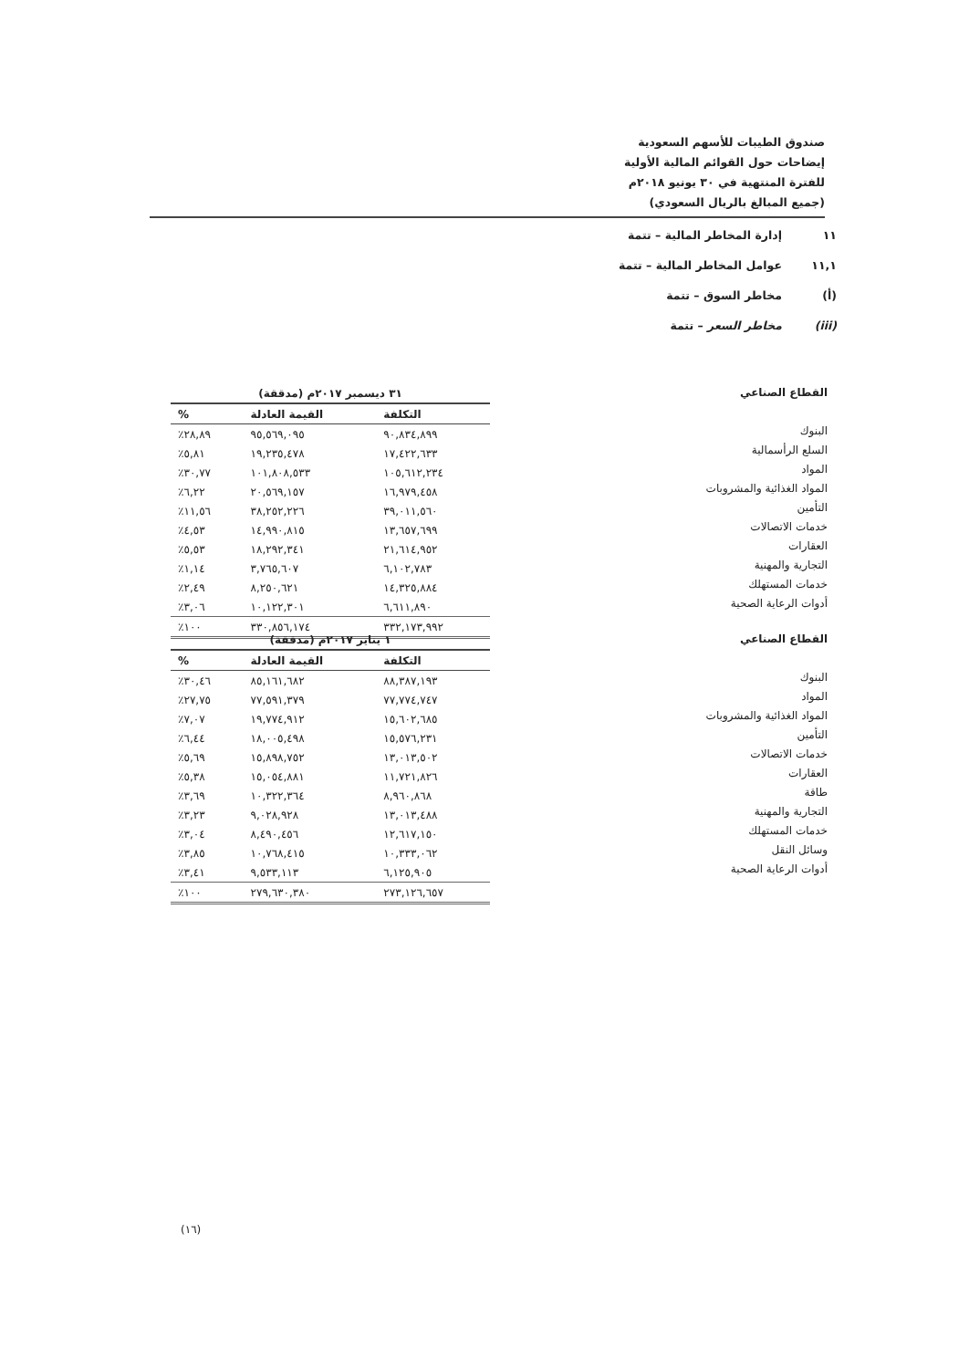صندوق الطيبات للأسهم السعودية
إيضاحات حول القوائم المالية الأولية
للفترة المنتهية في ٣٠ يونيو ٢٠١٨م
(جميع المبالغ بالريال السعودي)
١١ إدارة المخاطر المالية – تتمة
١١,١ عوامل المخاطر المالية – تتمة
(أ) مخاطر السوق – تتمة
(iii) مخاطر السعر – تتمة
القطاع الصناعي
البنوك
السلع الرأسمالية
المواد
المواد الغذائية والمشروبات
التأمين
خدمات الاتصالات
العقارات
التجارية والمهنية
خدمات المستهلك
أدوات الرعاية الصحية
| ٣١ ديسمبر ٢٠١٧م (مدققة) | | |
| التكلفة | القيمة العادلة | % |
| ٩٠,٨٣٤,٨٩٩ | ٩٥,٥٦٩,٠٩٥ | ٢٨,٨٩٪ |
| ١٧,٤٢٢,٦٣٣ | ١٩,٢٣٥,٤٧٨ | ٥,٨١٪ |
| ١٠٥,٦١٢,٢٣٤ | ١٠١,٨٠٨,٥٣٣ | ٣٠,٧٧٪ |
| ١٦,٩٧٩,٤٥٨ | ٢٠,٥٦٩,١٥٧ | ٦,٢٢٪ |
| ٣٩,٠١١,٥٦٠ | ٣٨,٢٥٢,٢٢٦ | ١١,٥٦٪ |
| ١٣,٦٥٧,٦٩٩ | ١٤,٩٩٠,٨١٥ | ٤,٥٣٪ |
| ٢١,٦١٤,٩٥٢ | ١٨,٢٩٢,٣٤١ | ٥,٥٣٪ |
| ٦,١٠٢,٧٨٣ | ٣,٧٦٥,٦٠٧ | ١,١٤٪ |
| ١٤,٣٢٥,٨٨٤ | ٨,٢٥٠,٦٢١ | ٢,٤٩٪ |
| ٦,٦١١,٨٩٠ | ١٠,١٢٢,٣٠١ | ٣,٠٦٪ |
| ٣٣٢,١٧٣,٩٩٢ | ٣٣٠,٨٥٦,١٧٤ | ١٠٠٪ |
القطاع الصناعي
البنوك
المواد
المواد الغذائية والمشروبات
التأمين
خدمات الاتصالات
العقارات
طاقة
التجارية والمهنية
خدمات المستهلك
وسائل النقل
أدوات الرعاية الصحية
| ١ يناير ٢٠١٧م (مدققة) | | |
| التكلفة | القيمة العادلة | % |
| ٨٨,٣٨٧,١٩٣ | ٨٥,١٦١,٦٨٢ | ٣٠,٤٦٪ |
| ٧٧,٧٧٤,٧٤٧ | ٧٧,٥٩١,٣٧٩ | ٢٧,٧٥٪ |
| ١٥,٦٠٢,٦٨٥ | ١٩,٧٧٤,٩١٢ | ٧,٠٧٪ |
| ١٥,٥٧٦,٢٣١ | ١٨,٠٠٥,٤٩٨ | ٦,٤٤٪ |
| ١٣,٠١٣,٥٠٢ | ١٥,٨٩٨,٧٥٢ | ٥,٦٩٪ |
| ١١,٧٢١,٨٢٦ | ١٥,٠٥٤,٨٨١ | ٥,٣٨٪ |
| ٨,٩٦٠,٨٦٨ | ١٠,٣٢٢,٣٦٤ | ٣,٦٩٪ |
| ١٣,٠١٣,٤٨٨ | ٩,٠٢٨,٩٢٨ | ٣,٢٣٪ |
| ١٢,٦١٧,١٥٠ | ٨,٤٩٠,٤٥٦ | ٣,٠٤٪ |
| ١٠,٣٣٣,٠٦٢ | ١٠,٧٦٨,٤١٥ | ٣,٨٥٪ |
| ٦,١٢٥,٩٠٥ | ٩,٥٣٣,١١٣ | ٣,٤١٪ |
| ٢٧٣,١٢٦,٦٥٧ | ٢٧٩,٦٣٠,٣٨٠ | ١٠٠٪ |
(١٦)